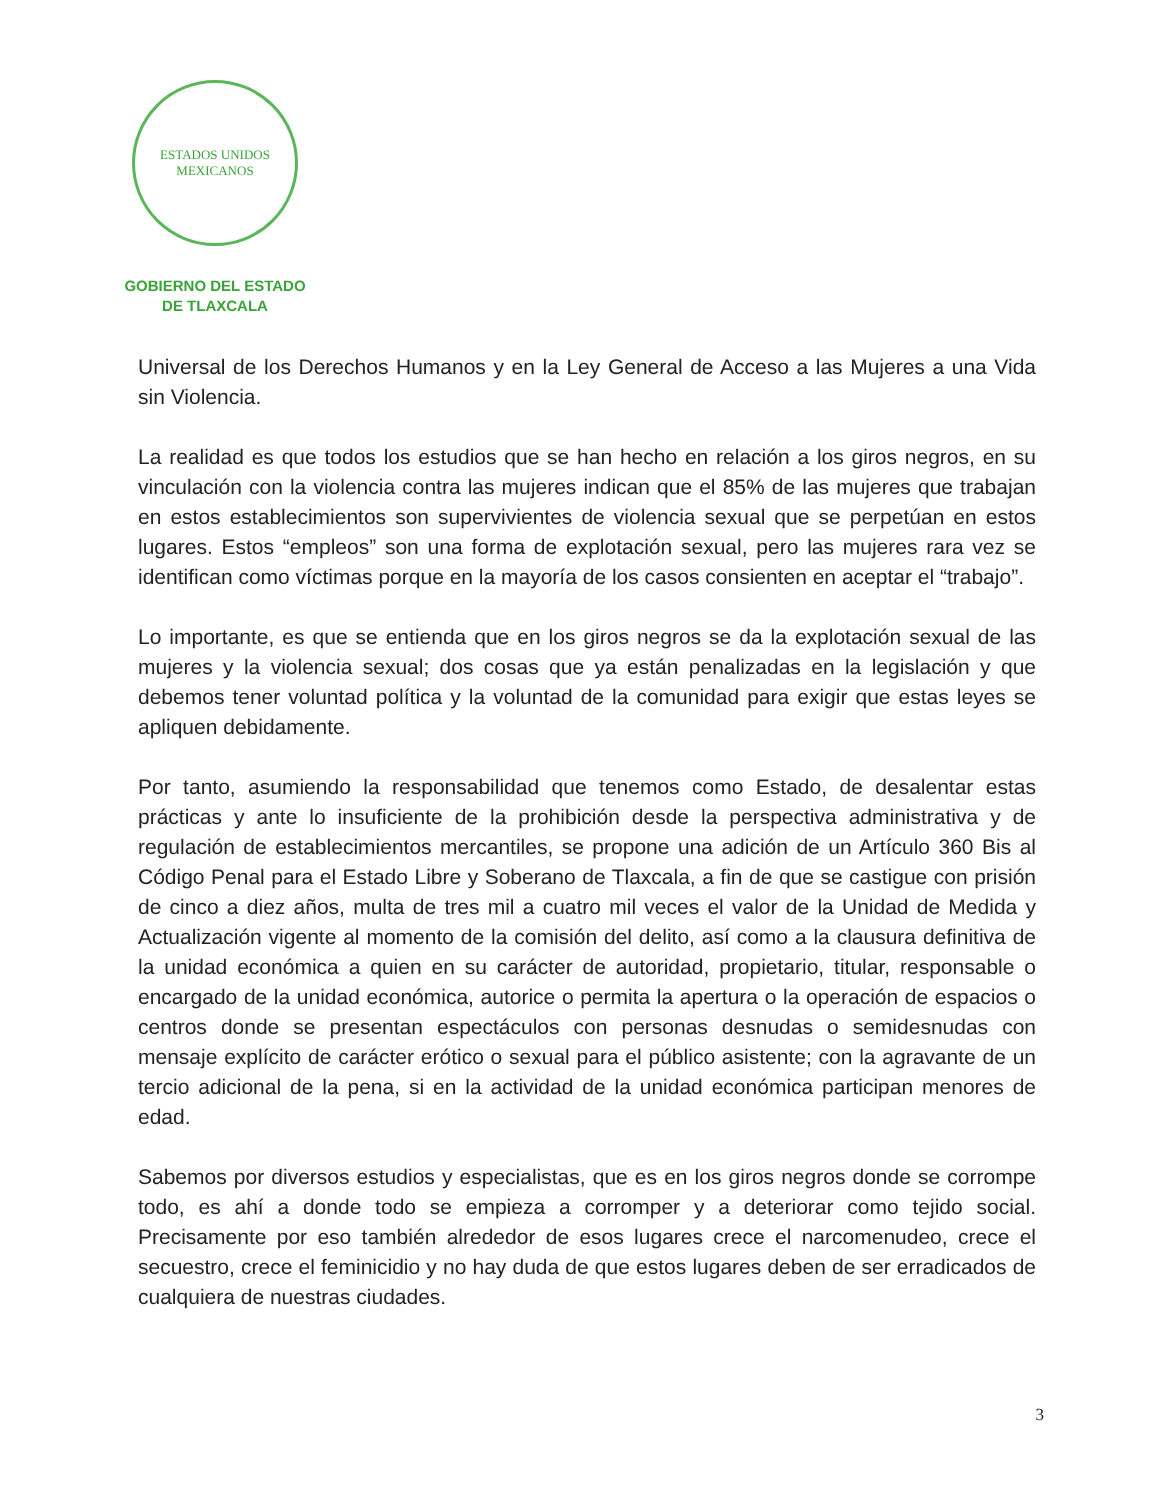ESTADOS UNIDOS MEXICANOS
GOBIERNO DEL ESTADO
DE TLAXCALA
Universal de los Derechos Humanos y en la Ley General de Acceso a las Mujeres a una Vida sin Violencia.
La realidad es que todos los estudios que se han hecho en relación a los giros negros, en su vinculación con la violencia contra las mujeres indican que el 85% de las mujeres que trabajan en estos establecimientos son supervivientes de violencia sexual que se perpetúan en estos lugares. Estos “empleos” son una forma de explotación sexual, pero las mujeres rara vez se identifican como víctimas porque en la mayoría de los casos consienten en aceptar el “trabajo”.
Lo importante, es que se entienda que en los giros negros se da la explotación sexual de las mujeres y la violencia sexual; dos cosas que ya están penalizadas en la legislación y que debemos tener voluntad política y la voluntad de la comunidad para exigir que estas leyes se apliquen debidamente.
Por tanto, asumiendo la responsabilidad que tenemos como Estado, de desalentar estas prácticas y ante lo insuficiente de la prohibición desde la perspectiva administrativa y de regulación de establecimientos mercantiles, se propone una adición de un Artículo 360 Bis al Código Penal para el Estado Libre y Soberano de Tlaxcala, a fin de que se castigue con prisión de cinco a diez años, multa de tres mil a cuatro mil veces el valor de la Unidad de Medida y Actualización vigente al momento de la comisión del delito, así como a la clausura definitiva de la unidad económica a quien en su carácter de autoridad, propietario, titular, responsable o encargado de la unidad económica, autorice o permita la apertura o la operación de espacios o centros donde se presentan espectáculos con personas desnudas o semidesnudas con mensaje explícito de carácter erótico o sexual para el público asistente; con la agravante de un tercio adicional de la pena, si en la actividad de la unidad económica participan menores de edad.
Sabemos por diversos estudios y especialistas, que es en los giros negros donde se corrompe todo, es ahí a donde todo se empieza a corromper y a deteriorar como tejido social. Precisamente por eso también alrededor de esos lugares crece el narcomenudeo, crece el secuestro, crece el feminicidio y no hay duda de que estos lugares deben de ser erradicados de cualquiera de nuestras ciudades.
3